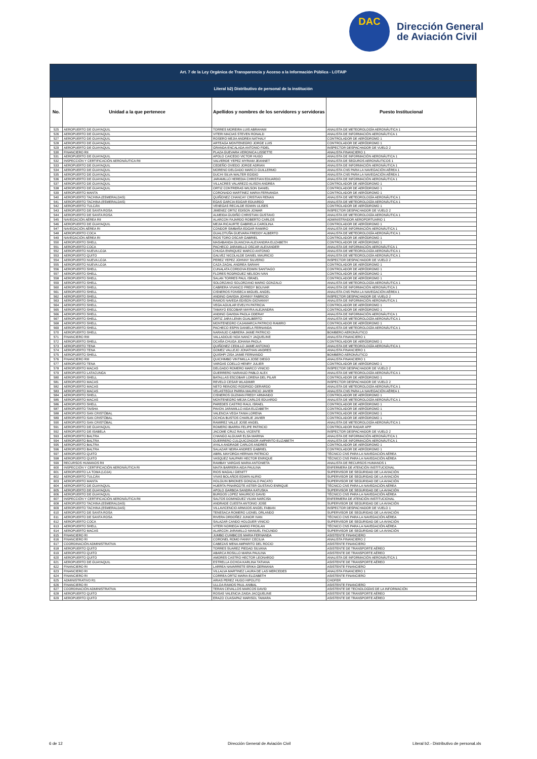DAC
Dirección General
de Aviación Civil
| Art. 7 de la Ley Orgánica de Transparencia y Acceso a la Información Pública - LOTAIP | | | |
| Literal b2) Distributivo de personal de la institución | | | |
| No. | Unidad a la que pertenece | Apellidos y nombres de los servidores y servidoras | Puesto Institucional |
| 525 | AEROPUERTO DE GUAYAQUIL | TORRES MOREIRA LUIS ABRAHAM | ANALISTA DE METEOROLOGÍA AERONÁUTICA 1 |
| 526 | AEROPUERTO DE GUAYAQUIL | VITERI MACIAS STEVEN RONALD | ANALISTA DE INFORMACIÓN AERONÁUTICA 1 |
| 527 | AEROPUERTO DE GUAYAQUIL | ROSERO MEJIA ANDREA NATHALY | CONTROLADOR DE AERÓDROMO 1 |
| 528 | AEROPUERTO DE GUAYAQUIL | ARTEAGA MONTENEGRO JORGE LUIS | CONTROLADOR DE AERÓDROMO 1 |
| 529 | AEROPUERTO DE GUAYAQUIL | GRANDA ENCALADA ANTONIO FIDEL | INSPECTOR DESPACHADOR DE VUELO 2 |
| 530 | FINANCIERO RII | PLAZA GUEVARA VERONICA LISSETTE | ANALISTA FINANCIERO 1 |
| 531 | AEROPUERTO DE GUAYAQUIL | APOLO CAICEDO VICTOR HUGO | ANALISTA DE INFORMACIÓN AERONÁUTICA 1 |
| 532 | INSPECCIÓN Y CERTIFICACIÓN AERONÁUTICA RII | VALVERDE YEPEZ MYRIAM JEANNET | ANALISTA DE SEGUROS AERONÁUTICOS 1 |
| 533 | AEROPUERTO DE GUAYAQUIL | CEDEÑO OVIEDO JORGE ADRIAN | ANALISTA DE INFORMACIÓN AERONÁUTICA 1 |
| 534 | AEROPUERTO DE GUAYAQUIL | MORENO DELGADO MARCO GUILLERMO | ANALISTA CNS PARA LA NAVEGACIÓN AÉREA 1 |
| 535 | AEROPUERTO DE GUAYAQUIL | DUCHI SILVA WALTER EGIDIO | ANALISTA CNS PARA LA NAVEGACIÓN AÉREA 1 |
| 536 | AEROPUERTO DE GUAYAQUIL | JARAMILLO HEREDIA CHRISTIAN EDUARDO | ANALISTA DE INFORMACIÓN AERONÁUTICA 1 |
| 537 | AEROPUERTO DE GUAYAQUIL | VILLACRES VALAREZO ALISON ANDREA | CONTROLADOR DE AERÓDROMO 1 |
| 538 | AEROPUERTO DE GUAYAQUIL | ORTIZ CONTRERAS WILSON DANIEL | CONTROLADOR DE AERÓDROMO 1 |
| 539 | AEROPUERTO MANTA | CORONADO MARTINEZ MARIA FERNANDA | CONTROLADOR DE AERÓDROMO 1 |
| 540 | AEROPUERTO TACHINA (ESMERALDAS) | QUIÑONEZ CHANCAY CRISTIAN RENAN | ANALISTA DE METEOROLOGÍA AERONÁUTICA 1 |
| 541 | AEROPUERTO TACHINA (ESMERALDAS) | EGAS GARCIA EDGAR EDUARDO | ANALISTA DE METEOROLOGÍA AERONÁUTICA 1 |
| 542 | AEROPUERTO TULCÁN | VENEGAS RECALDE EDWIN ULISES | CONTROLADOR DE AERÓDROMO 1 |
| 543 | AEROPUERTO DE SANTA ROSA | JIMENEZ ORTIZ EDISON JOWAR | INSPECTOR DESPACHADOR DE VUELO 2 |
| 544 | AEROPUERTO DE SANTA ROSA | ALMEIDA GUDIÑO CHRISTIAN GUSTAVO | ANALISTA DE METEOROLOGÍA AERONÁUTICA 1 |
| 545 | NAVEGACIÓN AÉREA RII | ALARCON FAJARDO ROBERTO CARLOS | ADMINISTRADOR AEROPORTUARIO 1 |
| 546 | AEROPUERTO DE GUAYAQUIL | MEJIA RICAURTE GABRIELA CAROLINA | CONTROLADOR DE AERÓDROMO 1 |
| 547 | NAVEGACIÓN AÉREA RI | CONDOR SIMBAÑA EDGAR RAMIRO | ANALISTA DE INFORMACIÓN AERONÁUTICA 1 |
| 548 | AEROPUERTO COCA | GUALOTUÑA GUEVARA FREDDY ALBERTO | ANALISTA DE METEOROLOGÍA AERONÁUTICA 1 |
| 549 | NAVEGACIÓN AÉREA RI | RIOS TORO OSCAR GABRIEL | CONTROLADOR DE AERÓDROMO 1 |
| 550 | AEROPUERTO SHELL | MASABANDA GUANCHA ALEXANDRA ELIZABETH | CONTROLADOR DE AERÓDROMO 1 |
| 551 | AEROPUERTO COCA | PACHECO JARAMILLO OSCAR ALEXANDER | ANALISTA DE INFORMACIÓN AERONÁUTICA 1 |
| 552 | AEROPUERTO NUEVA LOJA | CHUGA ENRIQUEZ MARCO ANTONIO | ANALISTA DE METEOROLOGÍA AERONÁUTICA 1 |
| 553 | AEROPUERTO QUITO | GALVEZ NICOLALDE DANIEL MAURICIO | ANALISTA DE METEOROLOGÍA AERONÁUTICA 1 |
| 554 | AEROPUERTO NUEVA LOJA | PEREZ YEPEZ JOHNNY SILVERIO | INSPECTOR DESPACHADOR DE VUELO 2 |
| 555 | AEROPUERTO NUEVA LOJA | CAZA ZAGAL ANDREA SARAHI | CONTROLADOR DE AERÓDROMO 1 |
| 556 | AEROPUERTO SHELL | CUNALATA CORDOVA EDWIN SANTIAGO | CONTROLADOR DE AERÓDROMO 1 |
| 557 | AEROPUERTO SHELL | FLORES RODRIGUEZ NELSON IVAN | CONTROLADOR DE AERÓDROMO 1 |
| 558 | AEROPUERTO SHELL | SALAN TORRES PAUL ISRAEL | CONTROLADOR DE AERÓDROMO 1 |
| 559 | AEROPUERTO SHELL | SOLORZANO SOLORZANO MARIO GONZALO | ANALISTA DE METEOROLOGÍA AERONÁUTICA 1 |
| 560 | AEROPUERTO SHELL | CABRERA VIVANCO FREDY BOLIVAR | ANALISTA DE INFORMACIÓN AERONÁUTICA 1 |
| 561 | AEROPUERTO SHELL | CISNEROS FONSECA MIGUEL ANGEL | ANALISTA CNS PARA LA NAVEGACIÓN AÉREA 1 |
| 562 | AEROPUERTO SHELL | ANDINO GAVIDIA JOHNNY FABRICIO | INSPECTOR DESPACHADOR DE VUELO 2 |
| 563 | AEROPUERTO SHELL | RAMOS NAVEDA EDISON GIOVANNY | ANALISTA DE INFORMACIÓN AERONÁUTICA 1 |
| 564 | AEROPUERTO SHELL | VEGA AGUILAR EVELYN PATRICIA | CONTROLADOR DE AERÓDROMO 1 |
| 565 | AEROPUERTO SHELL | TAMAYO ESCOBAR MAYRA ALEJANDRA | CONTROLADOR DE AERÓDROMO 1 |
| 566 | AEROPUERTO SHELL | ANDINO GAVIDIA PAOLA ODERAY | ANALISTA DE INFORMACIÓN AERONÁUTICA 1 |
| 567 | AEROPUERTO SHELL | ORTIZ JARA LENIN GUALBERTO | ANALISTA DE METEOROLOGÍA AERONÁUTICA 1 |
| 568 | AEROPUERTO SHELL | MONTENEGRO CAJAMARCA PATRICIO RAMIRO | CONTROLADOR DE AERÓDROMO 1 |
| 569 | AEROPUERTO SHELL | PACHECO ESPIN DANIELA FERNANDA | ANALISTA DE METEOROLOGÍA AERONÁUTICA 1 |
| 570 | AEROPUERTO SHELL | NARANJO CABRERA JAIME PATRICIO | BOMBERO AERONÁUTICO |
| 571 | FINANCIERO RIII | VALLADOLID NOA NANCY JAQUELINE | ANALISTA FINANCIERO 1 |
| 572 | AEROPUERTO SHELL | OCAÑA CHUGA JOHANA PAOLA | CONTROLADOR DE AERÓDROMO 1 |
| 573 | AEROPUERTO TENA | QUIÑONEZ CEDILLO JAIME ANTONIO | ANALISTA DE METEOROLOGÍA AERONÁUTICA 1 |
| 574 | AEROPUERTO TENA | GOMEZ VALLEJO JONATHAN ANDRES | ANALISTA FINANCIERO 1 |
| 575 | AEROPUERTO SHELL | QUISHPI ZISA JAIME FERNANDO | BOMBERO AERONÁUTICO |
| 576 | FINANCIERO RIII | QUICHIMBO VINTIMILLA JOSE DIEGO | ANALISTA FINANCIERO 1 |
| 577 | AEROPUERTO TENA | VARGAS COELLO HENRY JULIER | CONTROLADOR DE AERÓDROMO 1 |
| 578 | AEROPUERTO MACAS | DELGADO ROMERO MARCO VINICIO | INSPECTOR DESPACHADOR DE VUELO 2 |
| 579 | AEROPUERTO LATACUNGA | GUERRERO NARANJO PABLO ALEX | ANALISTA DE METEOROLOGÍA AERONÁUTICA 1 |
| 580 | AEROPUERTO SHELL | BATALLAS ESCOBAR LORENA DEL PILAR | CONTROLADOR DE AERÓDROMO 1 |
| 581 | AEROPUERTO MACAS | REVELO CESAR WLADIMIR | INSPECTOR DESPACHADOR DE VUELO 2 |
| 582 | AEROPUERTO MACAS | NETO REINOSO RODRIGO GERARDO | ANALISTA DE METEOROLOGÍA AERONÁUTICA 1 |
| 583 | AEROPUERTO MACAS | VELASTEGUI PARRA MAURICIO JAVIER | ANALISTA CNS PARA LA NAVEGACIÓN AÉREA 1 |
| 584 | AEROPUERTO SHELL | CISNEROS GUZMAN FREDY ARMANDO | CONTROLADOR DE AERÓDROMO 1 |
| 585 | AEROPUERTO MACAS | MONTENEGRO MEJIA CARLOS EDUARDO | ANALISTA DE METEOROLOGÍA AERONÁUTICA 1 |
| 586 | AEROPUERTO SHELL | PAREDES CASTRO RAUL ISRAEL | CONTROLADOR DE AERÓDROMO 1 |
| 587 | AEROPUERTO TAISHA | PAVON JARAMILLO AIDA ELIZABETH | CONTROLADOR DE AERÓDROMO 1 |
| 588 | AEROPUERTO SAN CRISTÓBAL | VALENCIA VEGA TANIA LORENA | CONTROLADOR DE AERÓDROMO 1 |
| 589 | AEROPUERTO SAN CRISTÓBAL | OCHOA BUSTOS CHARLIE JAVIER | CONTROLADOR DE AERÓDROMO 1 |
| 590 | AEROPUERTO SAN CRISTÓBAL | RAMIREZ VALLE JOSE ANGEL | ANALISTA DE METEOROLOGÍA AERONÁUTICA 1 |
| 591 | AEROPUERTO DE GUAYAQUIL | ROMERO IBARRA FELIPE PATRICIO | CONTROLADOR RADAR APP |
| 592 | AEROPUERTO DE ISABELA | JACOME CRUZ RAUL VICENTE | INSPECTOR DESPACHADOR DE VUELO 2 |
| 593 | AEROPUERTO BALTRA | CHANGO ALGUIAR ELSA MARINA | ANALISTA DE INFORMACIÓN AERONÁUTICA 1 |
| 594 | AEROPUERTO BALTRA | GUERRERO CULQUICONDOR AMPARITO ELIZABETH | ANALISTA DE INFORMACIÓN AERONÁUTICA 1 |
| 595 | AEROPUERTO BALTRA | AYALA ANDRADE CARLOS ANDRES | CONTROLADOR DE AERÓDROMO 1 |
| 596 | AEROPUERTO BALTRA | SALAZAR NEIRA ANDRES GABRIEL | CONTROLADOR DE AERÓDROMO 1 |
| 597 | AEROPUERTO QUITO | ABRIL MAYORGA HERNAN PATRICIO | TÉCNICO CNS PARA LA NAVEGACIÓN AÉREA |
| 598 | AEROPUERTO QUITO | VASQUEZ NAUPARI HECTOR ENRIQUE | TÉCNICO CNS PARA LA NAVEGACIÓN AÉREA |
| 599 | RECURSOS HUMANOS RII | RAMBAY VARGAS MARIA ANTONIETA | ANALISTA DE RECURSOS HUMANOS 1 |
| 600 | INSPECCIÓN Y CERTIFICACIÓN AERONÁUTICA RI | MAITA BARRERA AIDA PAULINA | ENFERMERA DE ATENCIÓN INSTITUCIONAL |
| 601 | AEROPUERTO LA TOMA (LOJA) | RIOS MAGALI GIENITT | SUPERVISOR DE SEGURIDAD DE LA AVIACIÓN |
| 602 | AEROPUERTO TULCÁN | VIVAS BOLAÑOS EDWIN ALIRIO | SUPERVISOR DE SEGURIDAD DE LA AVIACIÓN |
| 603 | AEROPUERTO MANTA | HOLGUIN BRIONES GONZALO PACATO | SUPERVISOR DE SEGURIDAD DE LA AVIACIÓN |
| 604 | AEROPUERTO DE GUAYAQUIL | HUERTA PINARGOTE ASTER GUSTAVO ENRIQUE | TÉCNICO CNS PARA LA NAVEGACIÓN AÉREA |
| 605 | AEROPUERTO DE GUAYAQUIL | APOLO GARBOA SANDRA KATUSKA | SUPERVISOR DE SEGURIDAD DE LA AVIACIÓN |
| 606 | AEROPUERTO DE GUAYAQUIL | BURGOS LOPEZ MAURICIO DAVID | TÉCNICO CNS PARA LA NAVEGACIÓN AÉREA |
| 607 | INSPECCIÓN Y CERTIFICACIÓN AERONÁUTICA RII | SALTOS DOMINGUEZ VILMA NARCISA | ENFERMERA DE ATENCIÓN INSTITUCIONAL |
| 608 | AEROPUERTO TACHINA (ESMERALDAS) | ANDRADE CUESTA ANTONIO JOSE | SUPERVISOR DE SEGURIDAD DE LA AVIACIÓN |
| 609 | AEROPUERTO TACHINA (ESMERALDAS) | VILLAVICENCIO ARMIJOS ANGEL FABIAN | INSPECTOR DESPACHADOR DE VUELO 1 |
| 610 | AEROPUERTO DE SANTA ROSA | TENESACA ROMERO LIONEL ORLANDO | SUPERVISOR DE SEGURIDAD DE LA AVIACIÓN |
| 611 | AEROPUERTO DE SANTA ROSA | RIVERA ORDOÑEZ JUNIOR IVAN | TÉCNICO CNS PARA LA NAVEGACIÓN AÉREA |
| 612 | AEROPUERTO COCA | SALAZAR CANDO HOLGUER VINICIO | SUPERVISOR DE SEGURIDAD DE LA AVIACIÓN |
| 613 | AEROPUERTO SHELL | VITERI NORIEGA MARIO FROILAN | TÉCNICO CNS PARA LA NAVEGACIÓN AÉREA |
| 614 | AEROPUERTO MACAS | ALARCON JARAMILLO MANUEL FACUNDO | SUPERVISOR DE SEGURIDAD DE LA AVIACIÓN |
| 615 | FINANCIERO RI | JUMBO CUMBICOS MARIA FERNANDA | ASISTENTE FINANCIERO |
| 616 | FINANCIERO RI | CORONEL ROMO FANNY CECILIA | ANALISTA FINANCIERO 2 |
| 617 | COORDINACIÓN ADMINISTRATIVA | CABEZAS MENA AMPARITO DEL ROCIO | ASISTENTE FINANCIERO |
| 618 | AEROPUERTO QUITO | TORRES SUAREZ PIEDAD SILVANA | ASISTENTE DE TRANSPORTE AÉREO |
| 619 | AEROPUERTO QUITO | ABARCA ROSILLO MARIA PAULINA | ASISTENTE DE TRANSPORTE AÉREO |
| 620 | AEROPUERTO QUITO | AMORES CASTRO HECTOR LEONARDO | ANALISTA DE INFORMACIÓN AERONÁUTICA 1 |
| 621 | AEROPUERTO DE GUAYAQUIL | ESTRELLA OCHOA KARLINA TATIANA | ASISTENTE DE TRANSPORTE AÉREO |
| 622 | FINANCIERO RI | LARREA NAVARRETE ERIKA GERMANIA | ASISTENTE FINANCIERO |
| 623 | FINANCIERO RI | VILLALVA MARTINEZ LAURA DE LAS MERCEDES | ANALISTA FINANCIERO 1 |
| 624 | FINANCIERO RI | CORREA ORTIZ MARIA ELIZABETH | ASISTENTE FINANCIERO |
| 625 | ADMINISTRATIVO R1 | ARIAS PEREZ HUGO HIPOLITO | CHOFER |
| 626 | FINANCIERO RI | ULLOA RAMOS PAUL ANIBAL | ASISTENTE FINANCIERO |
| 627 | COORDINACIÓN ADMINISTRATIVA | TERAN CEVALLOS MARCOS DAVID | ASISTENTE DE TECNOLOGÍAS DE LA INFORMACIÓN |
| 628 | AEROPUERTO QUITO | ROSAS VALENCIA ZAIDA JACQUELINE | ASISTENTE DE TRANSPORTE AÉREO |
| 629 | AEROPUERTO QUITO | ERAZO CUASAPAZ MARISOL TAMARA | ASISTENTE DE TRANSPORTE AÉREO |
6 de 12
Dirección General de Aviación Civil
Literal b2.- Distributivo de personal.xls